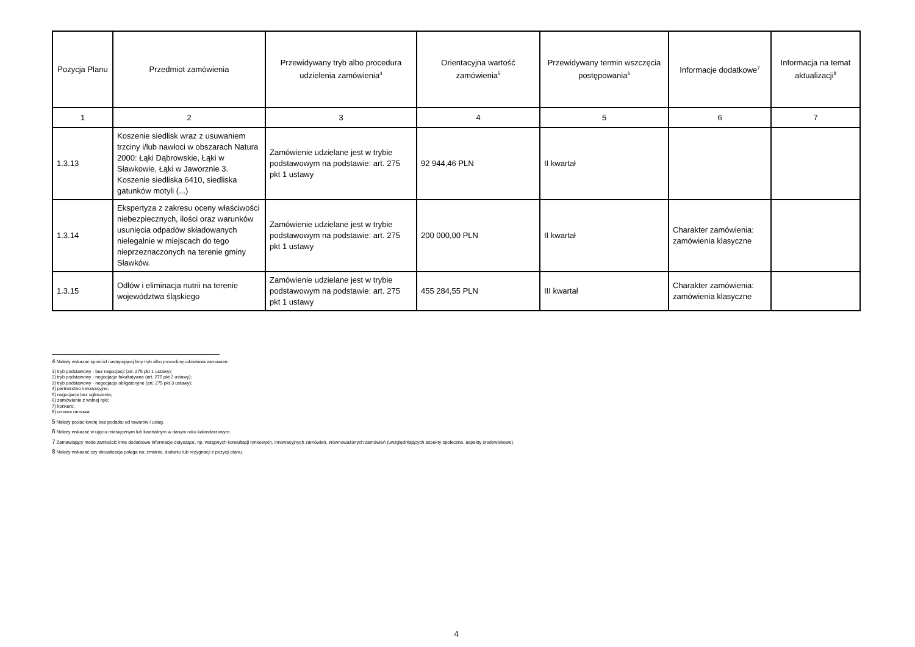| Pozycja Planu | Przedmiot zamówienia | Przewidywany tryb albo procedura udzielenia zamówienia<sup>4</sup> | Orientacyjna wartość zamówienia<sup>5</sup> | Przewidywany termin wszczęcia postępowania<sup>6</sup> | Informacje dodatkowe<sup>7</sup> | Informacja na temat aktualizacji<sup>8</sup> |
| --- | --- | --- | --- | --- | --- | --- |
| 1 | 2 | 3 | 4 | 5 | 6 | 7 |
| 1.3.13 | Koszenie siedlisk wraz z usuwaniem trzciny i/lub nawłoci w obszarach Natura 2000: Łąki Dąbrowskie, Łąki w Sławkowie, Łąki w Jaworznie 3. Koszenie siedliska 6410, siedliska gatunków motyli (...) | Zamówienie udzielane jest w trybie podstawowym na podstawie: art. 275 pkt 1 ustawy | 92 944,46 PLN | II kwartał | | |
| 1.3.14 | Ekspertyza z zakresu oceny właściwości niebezpiecznych, ilości oraz warunków usunięcia odpadów składowanych nielegalnie w miejscach do tego nieprzeznaczonych na terenie gminy Sławków. | Zamówienie udzielane jest w trybie podstawowym na podstawie: art. 275 pkt 1 ustawy | 200 000,00 PLN | II kwartał | Charakter zamówienia: zamówienia klasyczne | |
| 1.3.15 | Odłów i eliminacja nutrii na terenie województwa śląskiego | Zamówienie udzielane jest w trybie podstawowym na podstawie: art. 275 pkt 1 ustawy | 455 284,55 PLN | III kwartał | Charakter zamówienia: zamówienia klasyczne | |
4 Należy wskazać spośród następującej listy tryb albo procedurę udzielania zamówień:
1) tryb podstawowy - bez negocjacji (art. 275 pkt 1 ustawy);
2) tryb podstawowy - negocjacje fakultatywne (art. 275 pkt 2 ustawy);
3) tryb podstawowy - negocjacje obligatoryjne (art. 275 pkt 3 ustawy);
4) partnerstwo innowacyjne;
5) negocjacje bez ogłoszenia;
6) zamówienie z wolnej ręki;
7) konkurs;
8) umowa ramowa.
5 Należy podać kwotę bez podatku od towarów i usług.
6 Należy wskazać w ujęciu miesięcznym lub kwartalnym w danym roku kalendarzowym.
7 Zamawiający może zamieścić inne dodatkowe informacje dotyczące, np. wstępnych konsultacji rynkowych, innowacyjnych zamówień, zrównoważonych zamówień (uwzględniających aspekty społeczne, aspekty środowiskowe).
8 Należy wskazać czy aktualizacja polega na: zmianie, dodaniu lub rezygnacji z pozycji planu.
4